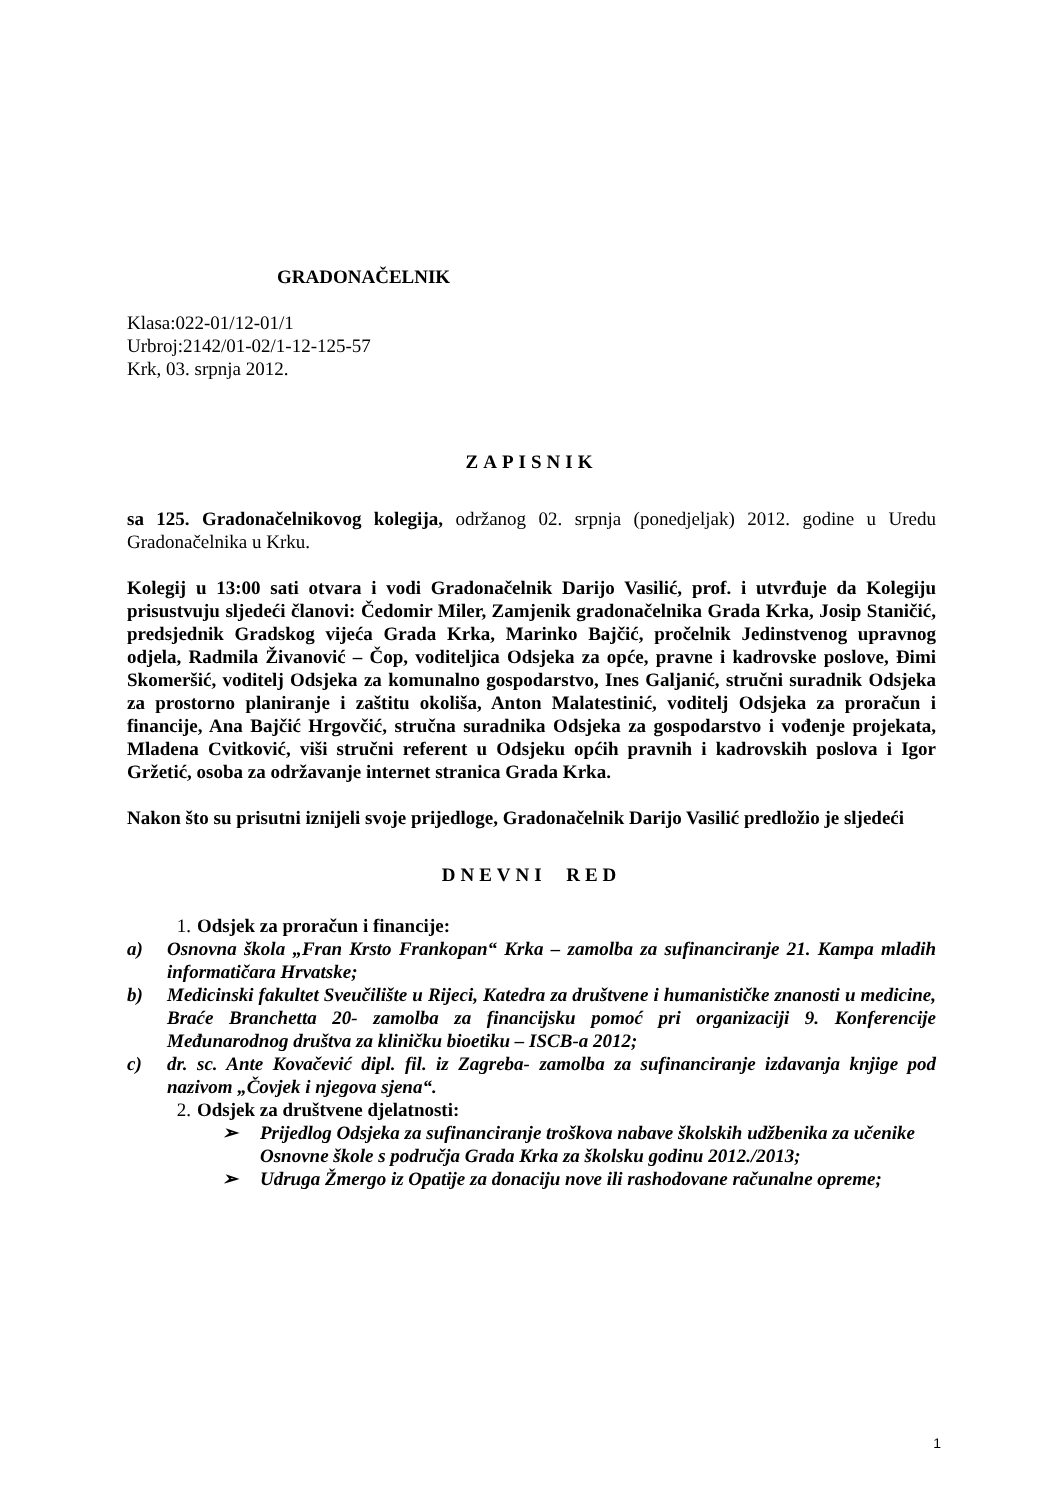GRADONAČELNIK
Klasa:022-01/12-01/1
Urbroj:2142/01-02/1-12-125-57
Krk, 03. srpnja 2012.
ZAPISNIK
sa 125. Gradonačelnikovog kolegija, održanog 02. srpnja (ponedjeljak) 2012. godine u Uredu Gradonačelnika u Krku.
Kolegij u 13:00 sati otvara i vodi Gradonačelnik Darijo Vasilić, prof. i utvrđuje da Kolegiju prisustvuju sljedeći članovi: Čedomir Miler, Zamjenik gradonačelnika Grada Krka, Josip Staničić, predsjednik Gradskog vijeća Grada Krka, Marinko Bajčić, pročelnik Jedinstvenog upravnog odjela, Radmila Živanović – Čop, voditeljica Odsjeka za opće, pravne i kadrovske poslove, Đimi Skomeršić, voditelj Odsjeka za komunalno gospodarstvo, Ines Galjanić, stručni suradnik Odsjeka za prostorno planiranje i zaštitu okoliša, Anton Malatestinić, voditelj Odsjeka za proračun i financije, Ana Bajčić Hrgovčić, stručna suradnika Odsjeka za gospodarstvo i vođenje projekata, Mladena Cvitković, viši stručni referent u Odsjeku općih pravnih i kadrovskih poslova i Igor Gržetić, osoba za održavanje internet stranica Grada Krka.
Nakon što su prisutni iznijeli svoje prijedloge, Gradonačelnik Darijo Vasilić predložio je sljedeći
DNEVNI RED
1. Odsjek za proračun i financije:
a) Osnovna škola „Fran Krsto Frankopan“ Krka – zamolba za sufinanciranje 21. Kampa mladih informatičara Hrvatske;
b) Medicinski fakultet Sveučilište u Rijeci, Katedra za društvene i humanističke znanosti u medicine, Braće Branchetta 20- zamolba za financijsku pomoć pri organizaciji 9. Konferencije Međunarodnog društva za kliničku bioetiku – ISCB-a 2012;
c) dr. sc. Ante Kovačević dipl. fil. iz Zagreba- zamolba za sufinanciranje izdavanja knjige pod nazivom „Čovjek i njegova sjena“.
2. Odsjek za društvene djelatnosti:
➢ Prijedlog Odsjeka za sufinanciranje troškova nabave školskih udžbenika za učenike Osnovne škole s područja Grada Krka za školsku godinu 2012./2013;
➢ Udruga Žmergo iz Opatije za donaciju nove ili rashodovane računalne opreme;
1